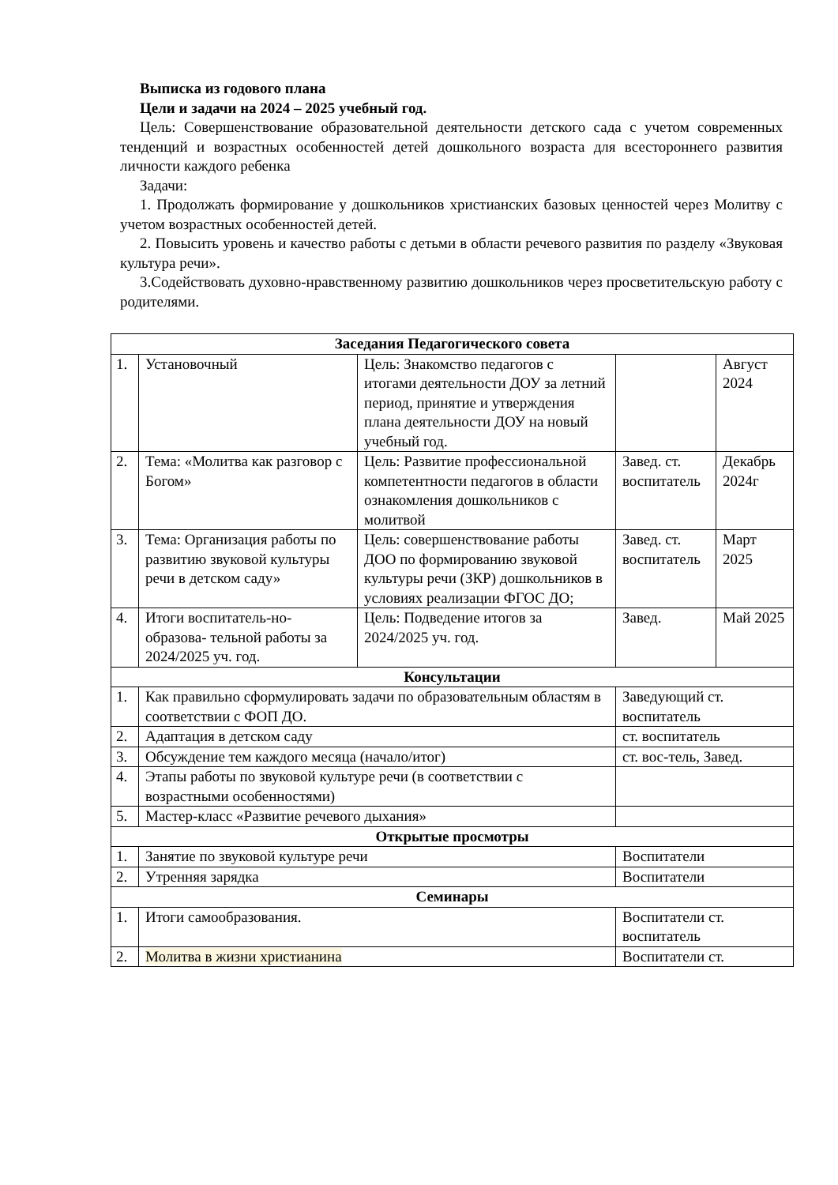Выписка из годового плана
Цели и задачи на 2024 – 2025 учебный год.
Цель: Совершенствование образовательной деятельности детского сада с учетом современных тенденций и возрастных особенностей детей дошкольного возраста для всестороннего развития личности каждого ребенка
Задачи:
1. Продолжать формирование у дошкольников христианских базовых ценностей через Молитву с учетом возрастных особенностей детей.
2. Повысить уровень и качество работы с детьми в области речевого развития по разделу «Звуковая культура речи».
3.Содействовать духовно-нравственному развитию дошкольников через просветительскую работу с родителями.
| Заседания Педагогического совета | | | | |
| 1. | Установочный | Цель: Знакомство педагогов с итогами деятельности ДОУ за летний период, принятие и утверждения плана деятельности ДОУ на новый учебный год. | | Август 2024 |
| 2. | Тема: «Молитва как разговор с Богом» | Цель: Развитие профессиональной компетентности педагогов в области ознакомления дошкольников с молитвой | Завед. ст. воспитатель | Декабрь 2024г |
| 3. | Тема: Организация работы по развитию звуковой культуры речи в детском саду» | Цель: совершенствование работы ДОО по формированию звуковой культуры речи (ЗКР) дошкольников в условиях реализации ФГОС ДО; | Завед. ст. воспитатель | Март 2025 |
| 4. | Итоги воспитатель-но-образова- тельной работы за 2024/2025 уч. год. | Цель: Подведение итогов за 2024/2025 уч. год. | Завед. | Май 2025 |
| Консультации | | | | |
| 1. | Как правильно сформулировать задачи по образовательным областям в соответствии с ФОП ДО. | | Заведующий ст. воспитатель | |
| 2. | Адаптация в детском саду | | ст. воспитатель | |
| 3. | Обсуждение тем каждого месяца (начало/итог) | | ст. вос-тель, Завед. | |
| 4. | Этапы работы по звуковой культуре речи (в соответствии с возрастными особенностями) | | | |
| 5. | Мастер-класс «Развитие речевого дыхания» | | | |
| Открытые просмотры | | | | |
| 1. | Занятие по звуковой культуре речи | | Воспитатели | |
| 2. | Утренняя зарядка | | Воспитатели | |
| Семинары | | | | |
| 1. | Итоги самообразования. | | Воспитатели ст. воспитатель | |
| 2. | Молитва в жизни христианина | | Воспитатели ст. | |